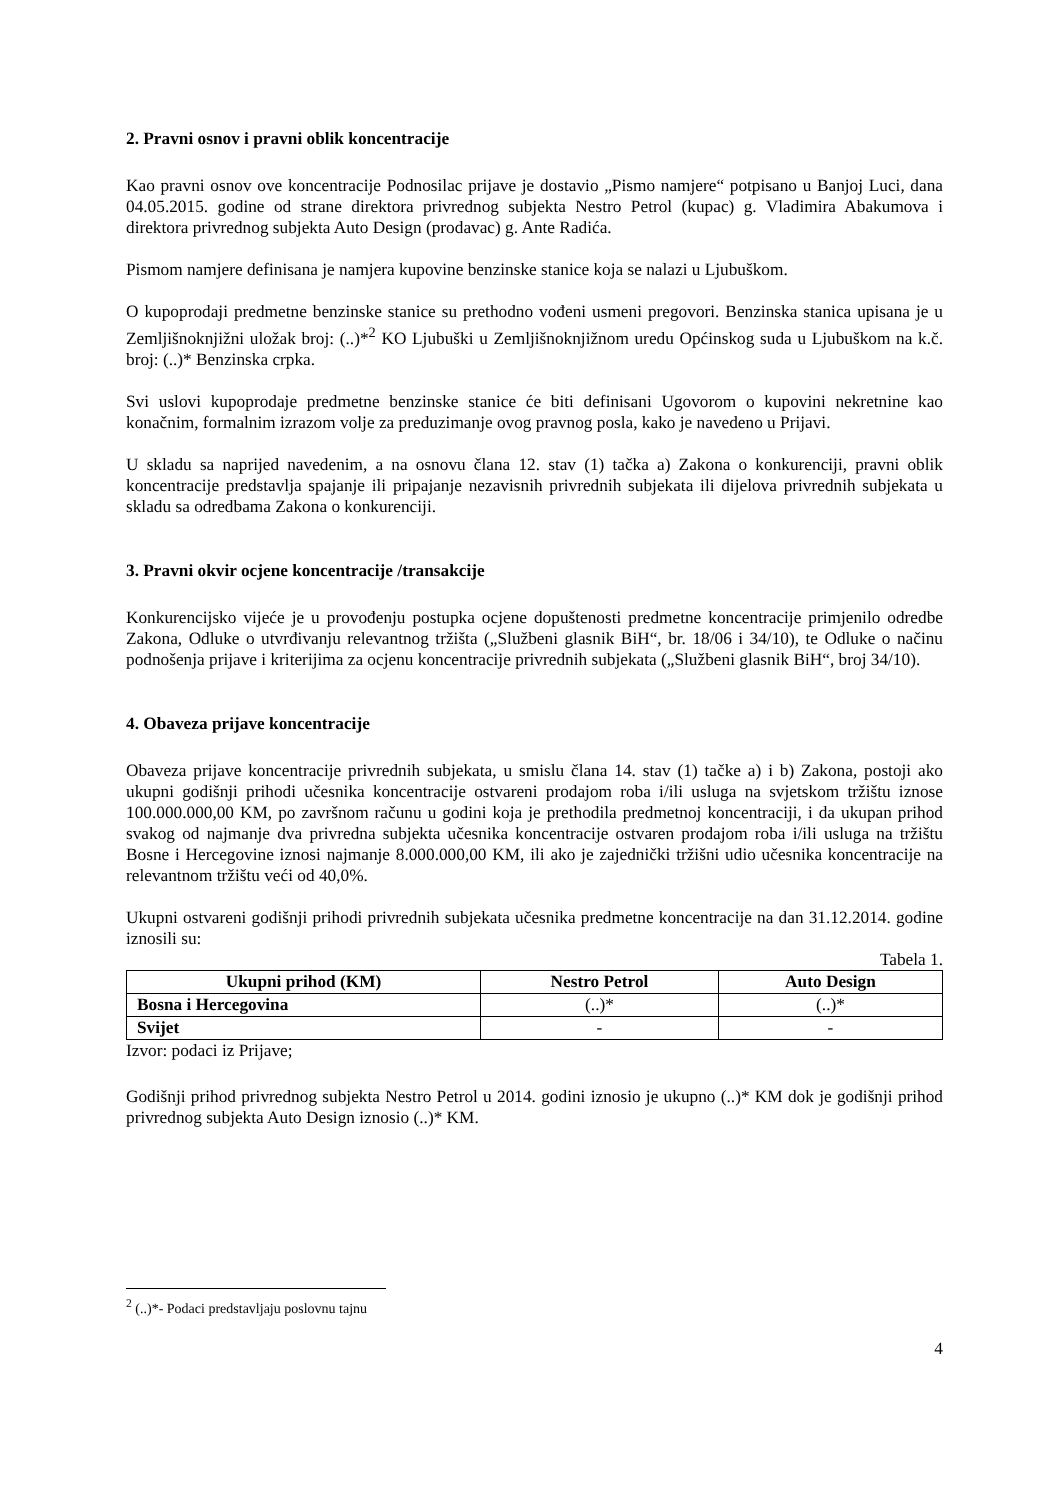2. Pravni osnov i pravni oblik koncentracije
Kao pravni osnov ove koncentracije Podnosilac prijave je dostavio „Pismo namjere“ potpisano u Banjoj Luci, dana 04.05.2015. godine od strane direktora privrednog subjekta Nestro Petrol (kupac) g. Vladimira Abakumova i direktora privrednog subjekta Auto Design (prodavac) g. Ante Radića.
Pismom namjere definisana je namjera kupovine benzinske stanice koja se nalazi u Ljubuškom.
O kupoprodaji predmetne benzinske stanice su prethodno vođeni usmeni pregovori. Benzinska stanica upisana je u Zemljišnoknjižni uložak broj: (..)*<sup>2</sup> KO Ljubuški u Zemljišnoknjižnom uredu Općinskog suda u Ljubuškom na k.č. broj: (..)* Benzinska crpka.
Svi uslovi kupoprodaje predmetne benzinske stanice će biti definisani Ugovorom o kupovini nekretnine kao konačnim, formalnim izrazom volje za preduzimanje ovog pravnog posla, kako je navedeno u Prijavi.
U skladu sa naprijed navedenim, a na osnovu člana 12. stav (1) tačka a) Zakona o konkurenciji, pravni oblik koncentracije predstavlja spajanje ili pripajanje nezavisnih privrednih subjekata ili dijelova privrednih subjekata u skladu sa odredbama Zakona o konkurenciji.
3. Pravni okvir ocjene koncentracije /transakcije
Konkurencijsko vijeće je u provođenju postupka ocjene dopuštenosti predmetne koncentracije primjenilo odredbe Zakona, Odluke o utvrđivanju relevantnog tržišta („Službeni glasnik BiH“, br. 18/06 i 34/10), te Odluke o načinu podnošenja prijave i kriterijima za ocjenu koncentracije privrednih subjekata („Službeni glasnik BiH“, broj 34/10).
4. Obaveza prijave koncentracije
Obaveza prijave koncentracije privrednih subjekata, u smislu člana 14. stav (1) tačke a) i b) Zakona, postoji ako ukupni godišnji prihodi učesnika koncentracije ostvareni prodajom roba i/ili usluga na svjetskom tržištu iznose 100.000.000,00 KM, po završnom računu u godini koja je prethodila predmetnoj koncentraciji, i da ukupan prihod svakog od najmanje dva privredna subjekta učesnika koncentracije ostvaren prodajom roba i/ili usluga na tržištu Bosne i Hercegovine iznosi najmanje 8.000.000,00 KM, ili ako je zajednički tržišni udio učesnika koncentracije na relevantnom tržištu veći od 40,0%.
Ukupni ostvareni godišnji prihodi privrednih subjekata učesnika predmetne koncentracije na dan 31.12.2014. godine iznosili su:
Tabela 1.
| Ukupni prihod (KM) | Nestro Petrol | Auto Design |
| --- | --- | --- |
| Bosna i Hercegovina | (..)* | (..)* |
| Svijet | - | - |
Izvor: podaci iz Prijave;
Godišnji prihod privrednog subjekta Nestro Petrol u 2014. godini iznosio je ukupno (..)* KM dok je godišnji prihod privrednog subjekta Auto Design iznosio (..)* KM.
<sup>2</sup> (..)*- Podaci predstavljaju poslovnu tajnu
4